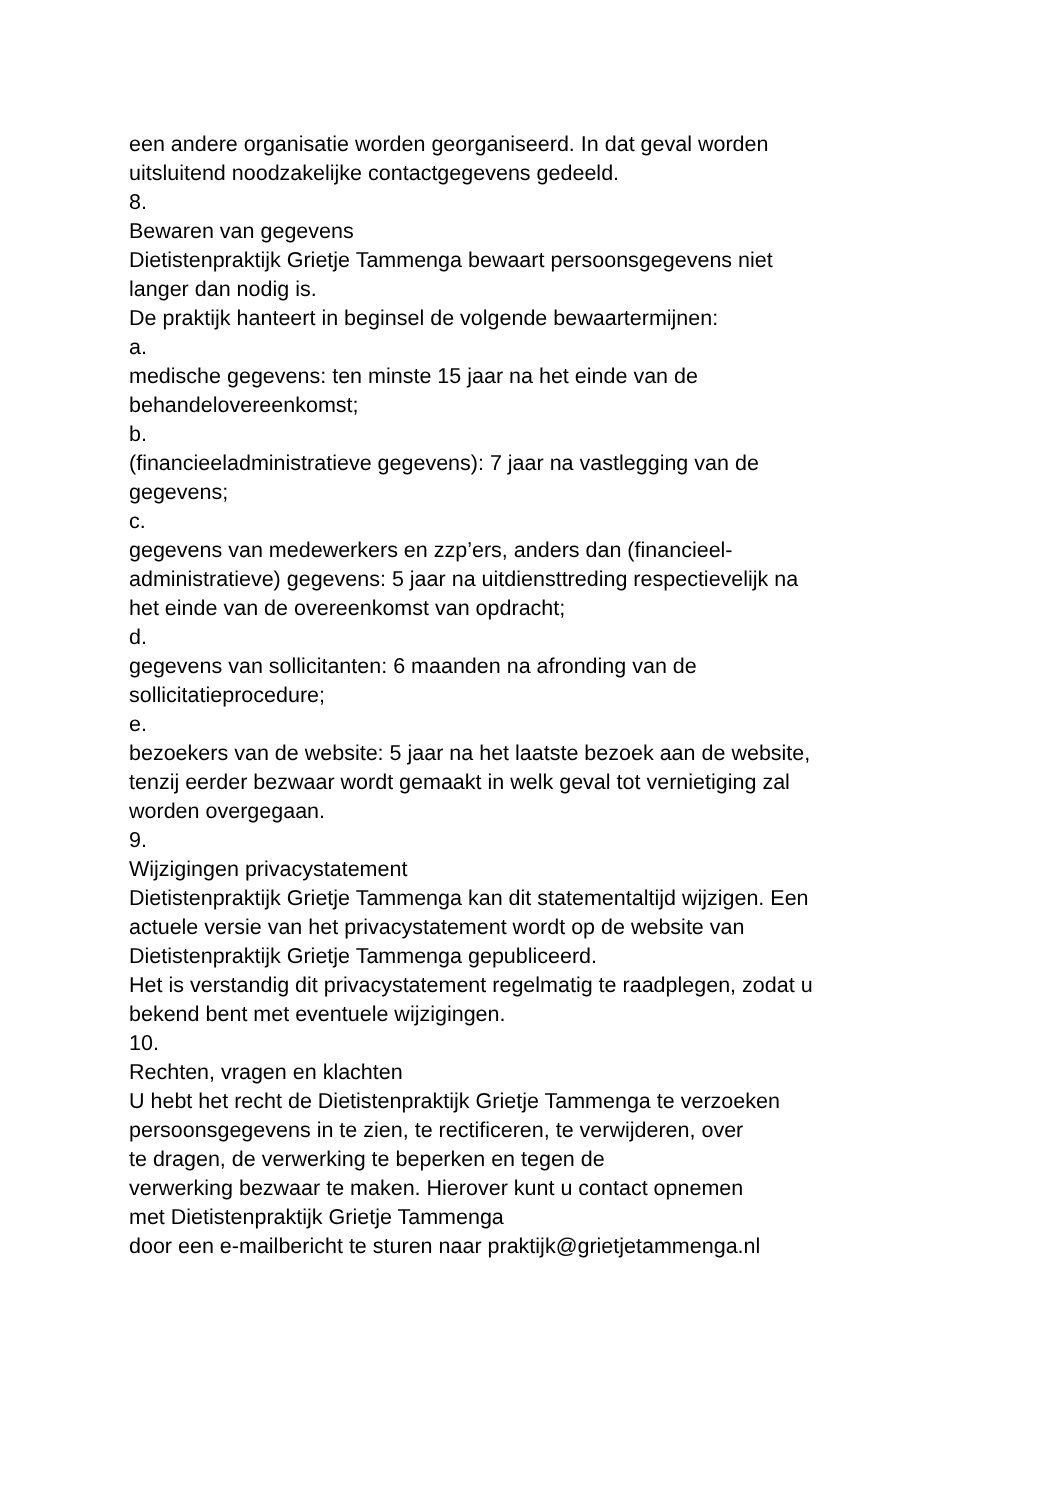een andere organisatie worden georganiseerd. In dat geval worden
uitsluitend noodzakelijke contactgegevens gedeeld.
8.
Bewaren van gegevens
Dietistenpraktijk Grietje Tammenga bewaart persoonsgegevens niet
langer dan nodig is.
De praktijk hanteert in beginsel de volgende bewaartermijnen:
a.
medische gegevens: ten minste 15 jaar na het einde van de
behandelovereenkomst;
b.
(financieeladministratieve gegevens): 7 jaar na vastlegging van de
gegevens;
c.
gegevens van medewerkers en zzp’ers, anders dan (financieel-
administratieve) gegevens: 5 jaar na uitdiensttreding respectievelijk na
het einde van de overeenkomst van opdracht;
d.
gegevens van sollicitanten: 6 maanden na afronding van de
sollicitatieprocedure;
e.
bezoekers van de website: 5 jaar na het laatste bezoek aan de website,
tenzij eerder bezwaar wordt gemaakt in welk geval tot vernietiging zal
worden overgegaan.
9.
Wijzigingen privacystatement
Dietistenpraktijk Grietje Tammenga kan dit statementaltijd wijzigen. Een
actuele versie van het privacystatement wordt op de website van
Dietistenpraktijk Grietje Tammenga gepubliceerd.
Het is verstandig dit privacystatement regelmatig te raadplegen, zodat u
bekend bent met eventuele wijzigingen.
10.
Rechten, vragen en klachten
U hebt het recht de Dietistenpraktijk Grietje Tammenga te verzoeken
persoonsgegevens in te zien, te rectificeren, te verwijderen, over
te dragen, de verwerking te beperken en tegen de
verwerking bezwaar te maken. Hierover kunt u contact opnemen
met Dietistenpraktijk Grietje Tammenga
door een e-mailbericht te sturen naar praktijk@grietjetammenga.nl